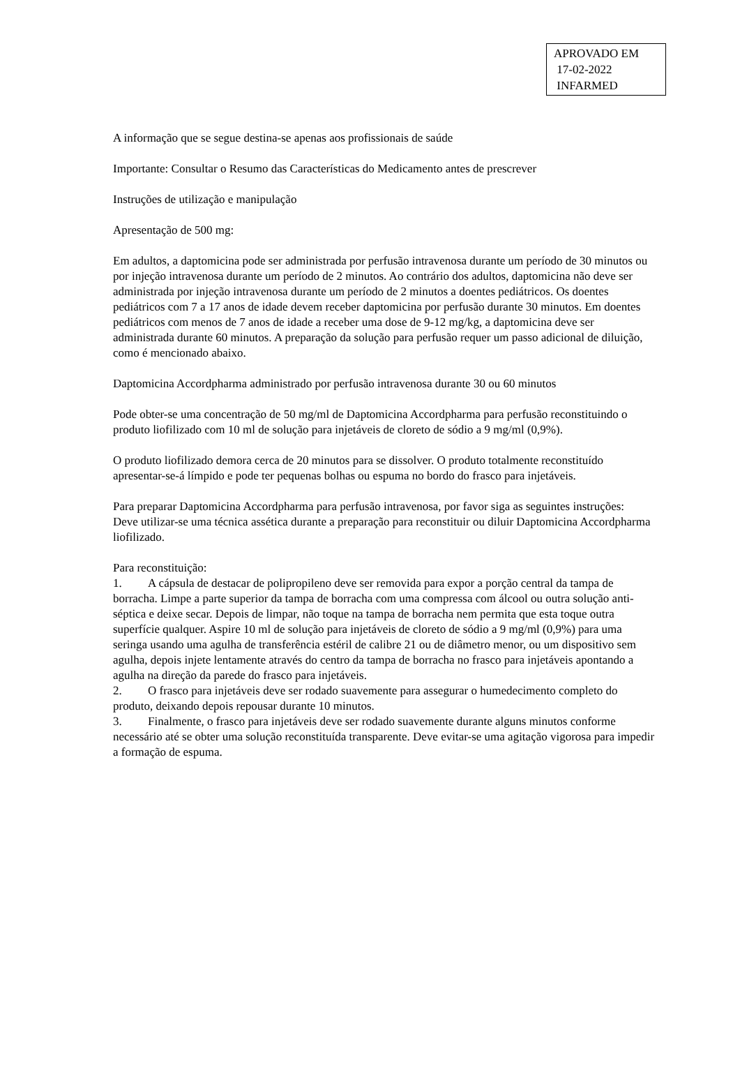APROVADO EM
17-02-2022
INFARMED
A informação que se segue destina-se apenas aos profissionais de saúde
Importante: Consultar o Resumo das Características do Medicamento antes de prescrever
Instruções de utilização e manipulação
Apresentação de 500 mg:
Em adultos, a daptomicina pode ser administrada por perfusão intravenosa durante um período de 30 minutos ou por injeção intravenosa durante um período de 2 minutos. Ao contrário dos adultos, daptomicina não deve ser administrada por injeção intravenosa durante um período de 2 minutos a doentes pediátricos. Os doentes pediátricos com 7 a 17 anos de idade devem receber daptomicina por perfusão durante 30 minutos. Em doentes pediátricos com menos de 7 anos de idade a receber uma dose de 9-12 mg/kg, a daptomicina deve ser administrada durante 60 minutos. A preparação da solução para perfusão requer um passo adicional de diluição, como é mencionado abaixo.
Daptomicina Accordpharma administrado por perfusão intravenosa durante 30 ou 60 minutos
Pode obter-se uma concentração de 50 mg/ml de Daptomicina Accordpharma para perfusão reconstituindo o produto liofilizado com 10 ml de solução para injetáveis de cloreto de sódio a 9 mg/ml (0,9%).
O produto liofilizado demora cerca de 20 minutos para se dissolver. O produto totalmente reconstituído apresentar-se-á límpido e pode ter pequenas bolhas ou espuma no bordo do frasco para injetáveis.
Para preparar Daptomicina Accordpharma para perfusão intravenosa, por favor siga as seguintes instruções:
Deve utilizar-se uma técnica assética durante a preparação para reconstituir ou diluir Daptomicina Accordpharma liofilizado.
Para reconstituição:
1. A cápsula de destacar de polipropileno deve ser removida para expor a porção central da tampa de borracha. Limpe a parte superior da tampa de borracha com uma compressa com álcool ou outra solução anti-séptica e deixe secar. Depois de limpar, não toque na tampa de borracha nem permita que esta toque outra superfície qualquer. Aspire 10 ml de solução para injetáveis de cloreto de sódio a 9 mg/ml (0,9%) para uma seringa usando uma agulha de transferência estéril de calibre 21 ou de diâmetro menor, ou um dispositivo sem agulha, depois injete lentamente através do centro da tampa de borracha no frasco para injetáveis apontando a agulha na direção da parede do frasco para injetáveis.
2. O frasco para injetáveis deve ser rodado suavemente para assegurar o humedecimento completo do produto, deixando depois repousar durante 10 minutos.
3. Finalmente, o frasco para injetáveis deve ser rodado suavemente durante alguns minutos conforme necessário até se obter uma solução reconstituída transparente. Deve evitar-se uma agitação vigorosa para impedir a formação de espuma.